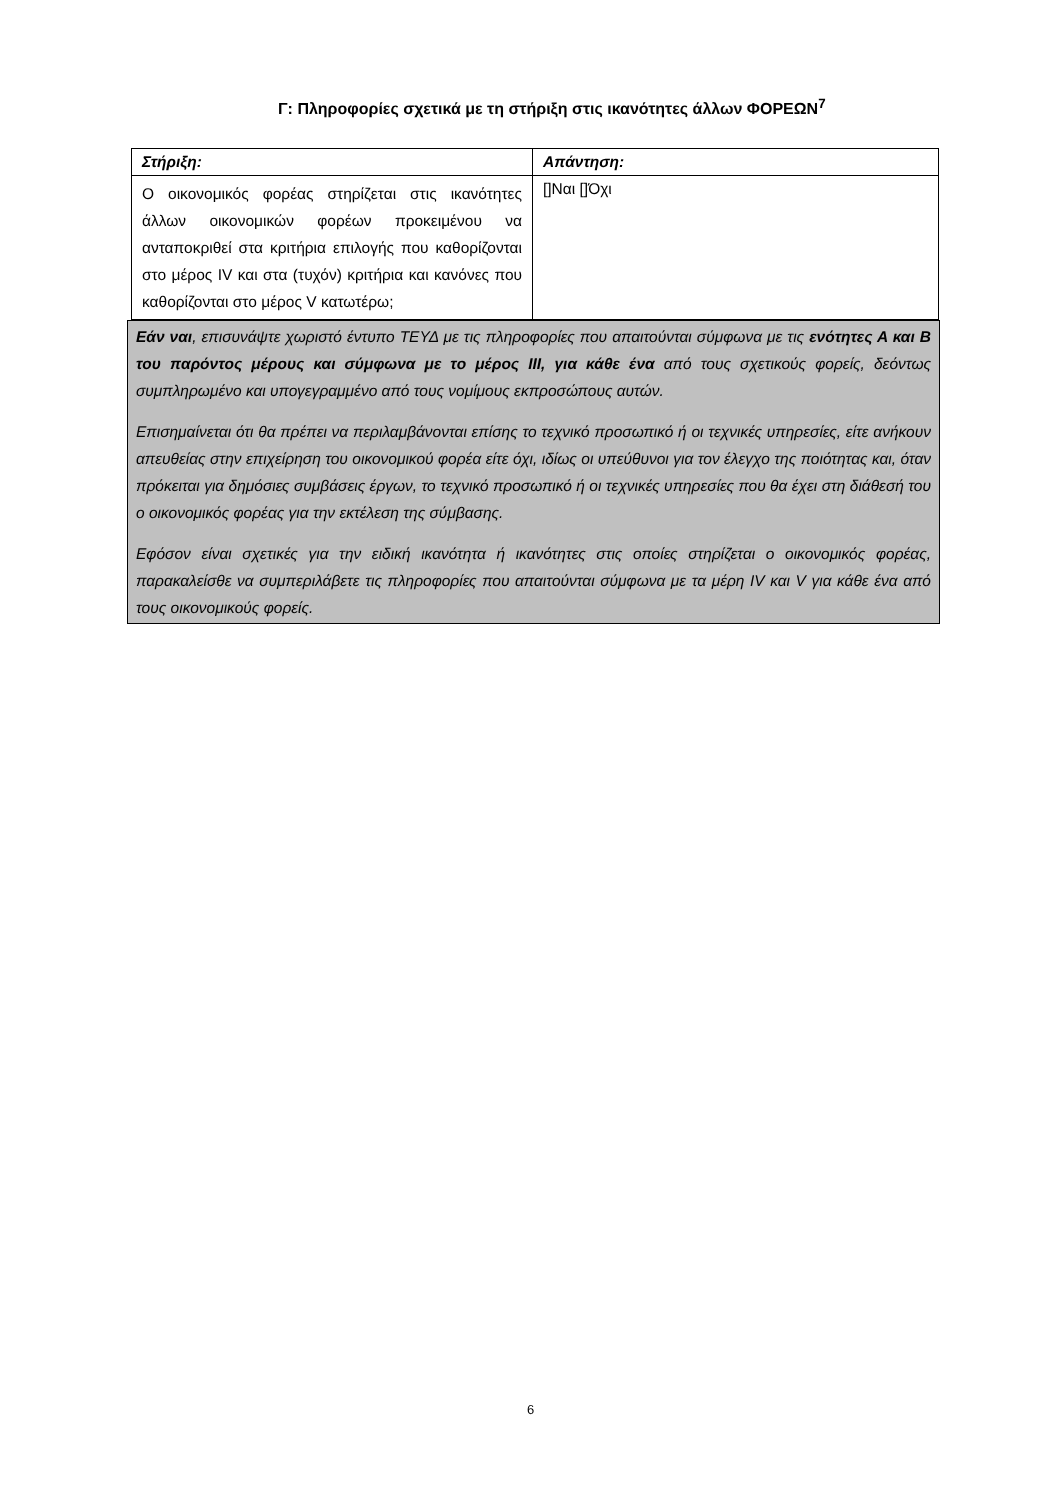Γ: Πληροφορίες σχετικά με τη στήριξη στις ικανότητες άλλων ΦΟΡΕΩΝ<sup>7</sup>
| Στήριξη: | Απάντηση: |
| --- | --- |
| Ο οικονομικός φορέας στηρίζεται στις ικανότητες άλλων οικονομικών φορέων προκειμένου να ανταποκριθεί στα κριτήρια επιλογής που καθορίζονται στο μέρος IV και στα (τυχόν) κριτήρια και κανόνες που καθορίζονται στο μέρος V κατωτέρω; | []Ναι []Όχι |
Εάν ναι, επισυνάψτε χωριστό έντυπο ΤΕΥΔ με τις πληροφορίες που απαιτούνται σύμφωνα με τις ενότητες Α και Β του παρόντος μέρους και σύμφωνα με το μέρος ΙΙΙ, για κάθε ένα από τους σχετικούς φορείς, δεόντως συμπληρωμένο και υπογεγραμμένο από τους νομίμους εκπροσώπους αυτών.
Επισημαίνεται ότι θα πρέπει να περιλαμβάνονται επίσης το τεχνικό προσωπικό ή οι τεχνικές υπηρεσίες, είτε ανήκουν απευθείας στην επιχείρηση του οικονομικού φορέα είτε όχι, ιδίως οι υπεύθυνοι για τον έλεγχο της ποιότητας και, όταν πρόκειται για δημόσιες συμβάσεις έργων, το τεχνικό προσωπικό ή οι τεχνικές υπηρεσίες που θα έχει στη διάθεσή του ο οικονομικός φορέας για την εκτέλεση της σύμβασης.
Εφόσον είναι σχετικές για την ειδική ικανότητα ή ικανότητες στις οποίες στηρίζεται ο οικονομικός φορέας, παρακαλείσθε να συμπεριλάβετε τις πληροφορίες που απαιτούνται σύμφωνα με τα μέρη IV και V για κάθε ένα από τους οικονομικούς φορείς.
6